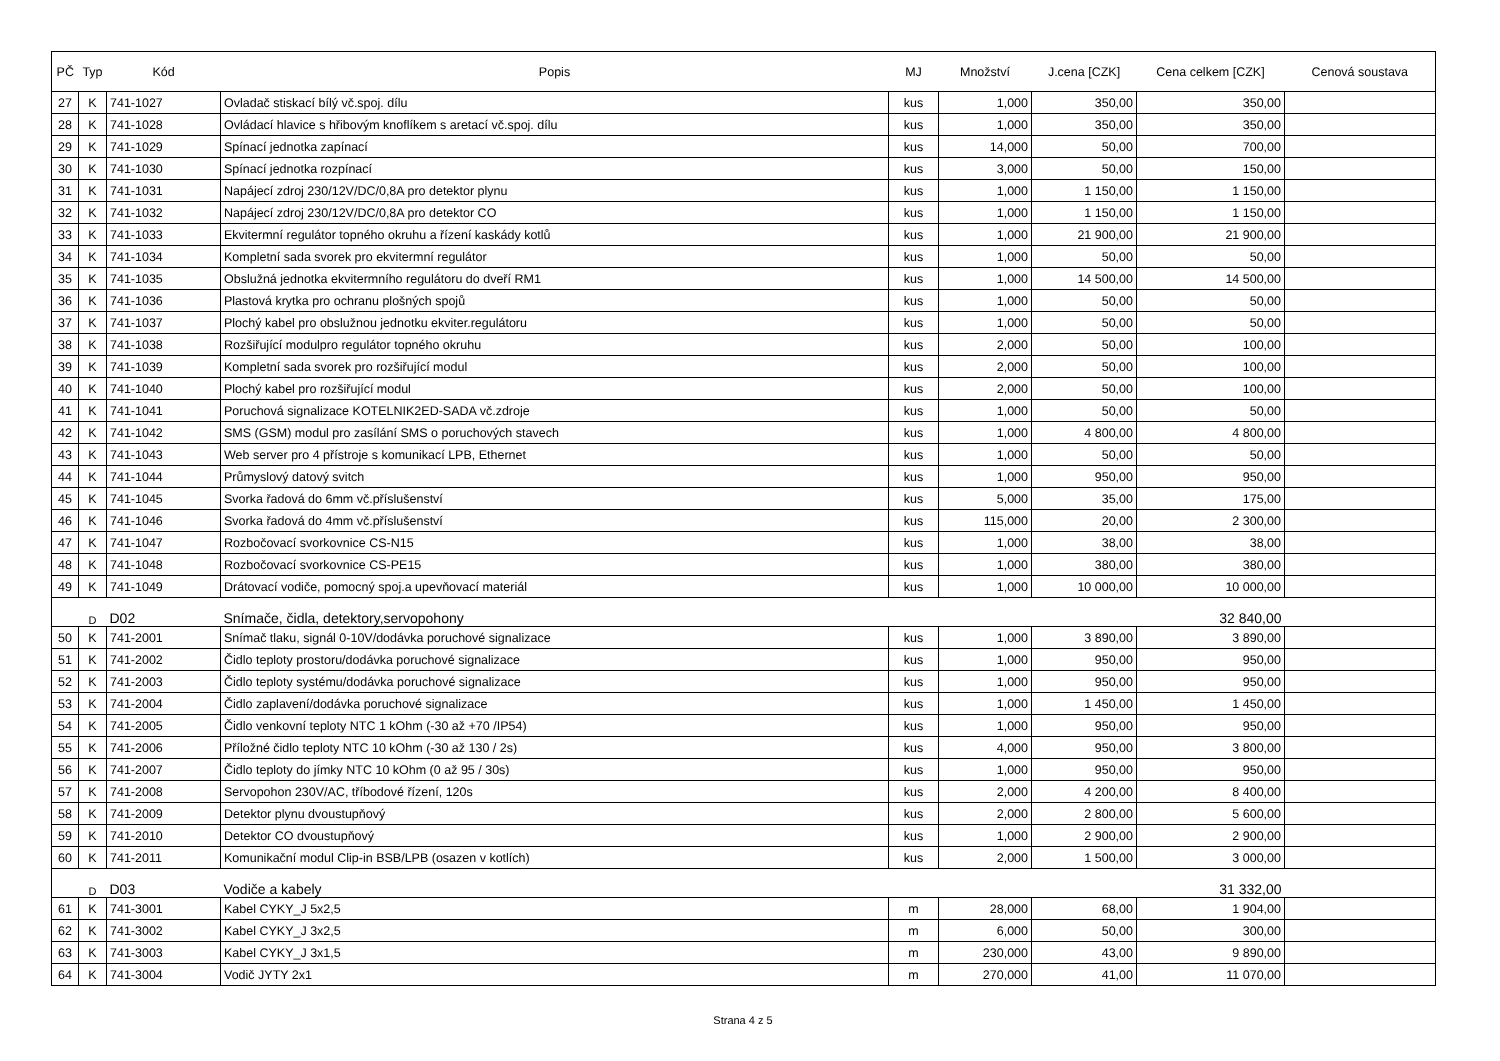| PČ | Typ | Kód | Popis | MJ | Množství | J.cena [CZK] | Cena celkem [CZK] | Cenová soustava |
| --- | --- | --- | --- | --- | --- | --- | --- | --- |
| 27 | K | 741-1027 | Ovladač stiskací bílý vč.spoj. dílu | kus | 1,000 | 350,00 | 350,00 | |
| 28 | K | 741-1028 | Ovládací hlavice s hřibovým knoflíkem s aretací vč.spoj. dílu | kus | 1,000 | 350,00 | 350,00 | |
| 29 | K | 741-1029 | Spínací jednotka zapínací | kus | 14,000 | 50,00 | 700,00 | |
| 30 | K | 741-1030 | Spínací jednotka rozpínací | kus | 3,000 | 50,00 | 150,00 | |
| 31 | K | 741-1031 | Napájecí zdroj 230/12V/DC/0,8A pro detektor plynu | kus | 1,000 | 1 150,00 | 1 150,00 | |
| 32 | K | 741-1032 | Napájecí zdroj 230/12V/DC/0,8A pro detektor CO | kus | 1,000 | 1 150,00 | 1 150,00 | |
| 33 | K | 741-1033 | Ekvitermní regulátor topného okruhu a řízení kaskády kotlů | kus | 1,000 | 21 900,00 | 21 900,00 | |
| 34 | K | 741-1034 | Kompletní sada svorek pro ekvitermní regulátor | kus | 1,000 | 50,00 | 50,00 | |
| 35 | K | 741-1035 | Obslužná jednotka ekvitermního regulátoru do dveří RM1 | kus | 1,000 | 14 500,00 | 14 500,00 | |
| 36 | K | 741-1036 | Plastová krytka pro ochranu plošných spojů | kus | 1,000 | 50,00 | 50,00 | |
| 37 | K | 741-1037 | Plochý kabel pro obslužnou jednotku ekviter.regulátoru | kus | 1,000 | 50,00 | 50,00 | |
| 38 | K | 741-1038 | Rozšiřující modulpro regulátor topného okruhu | kus | 2,000 | 50,00 | 100,00 | |
| 39 | K | 741-1039 | Kompletní sada svorek pro rozšiřující modul | kus | 2,000 | 50,00 | 100,00 | |
| 40 | K | 741-1040 | Plochý kabel pro rozšiřující modul | kus | 2,000 | 50,00 | 100,00 | |
| 41 | K | 741-1041 | Poruchová signalizace KOTELNIK2ED-SADA vč.zdroje | kus | 1,000 | 50,00 | 50,00 | |
| 42 | K | 741-1042 | SMS (GSM) modul pro zasílání SMS o poruchových stavech | kus | 1,000 | 4 800,00 | 4 800,00 | |
| 43 | K | 741-1043 | Web server pro 4 přístroje s komunikací LPB, Ethernet | kus | 1,000 | 50,00 | 50,00 | |
| 44 | K | 741-1044 | Průmyslový datový svitch | kus | 1,000 | 950,00 | 950,00 | |
| 45 | K | 741-1045 | Svorka řadová do 6mm vč.příslušenství | kus | 5,000 | 35,00 | 175,00 | |
| 46 | K | 741-1046 | Svorka řadová do 4mm vč.příslušenství | kus | 115,000 | 20,00 | 2 300,00 | |
| 47 | K | 741-1047 | Rozbočovací svorkovnice CS-N15 | kus | 1,000 | 38,00 | 38,00 | |
| 48 | K | 741-1048 | Rozbočovací svorkovnice CS-PE15 | kus | 1,000 | 380,00 | 380,00 | |
| 49 | K | 741-1049 | Drátovací vodiče, pomocný spoj.a upevňovací materiál | kus | 1,000 | 10 000,00 | 10 000,00 | |
| | D | D02 | Snímače, čidla, detektory,servopohony | | | | 32 840,00 | |
| 50 | K | 741-2001 | Snímač tlaku, signál 0-10V/dodávka poruchové signalizace | kus | 1,000 | 3 890,00 | 3 890,00 | |
| 51 | K | 741-2002 | Čidlo teploty prostoru/dodávka poruchové signalizace | kus | 1,000 | 950,00 | 950,00 | |
| 52 | K | 741-2003 | Čidlo teploty systému/dodávka poruchové signalizace | kus | 1,000 | 950,00 | 950,00 | |
| 53 | K | 741-2004 | Čidlo zaplavení/dodávka poruchové signalizace | kus | 1,000 | 1 450,00 | 1 450,00 | |
| 54 | K | 741-2005 | Čidlo venkovní teploty NTC 1 kOhm (-30 až +70 /IP54) | kus | 1,000 | 950,00 | 950,00 | |
| 55 | K | 741-2006 | Příložné čidlo teploty NTC 10 kOhm (-30 až 130 / 2s) | kus | 4,000 | 950,00 | 3 800,00 | |
| 56 | K | 741-2007 | Čidlo teploty do jímky NTC 10 kOhm (0 až 95 / 30s) | kus | 1,000 | 950,00 | 950,00 | |
| 57 | K | 741-2008 | Servopohon 230V/AC, tříbodové řízení, 120s | kus | 2,000 | 4 200,00 | 8 400,00 | |
| 58 | K | 741-2009 | Detektor plynu dvoustupňový | kus | 2,000 | 2 800,00 | 5 600,00 | |
| 59 | K | 741-2010 | Detektor CO dvoustupňový | kus | 1,000 | 2 900,00 | 2 900,00 | |
| 60 | K | 741-2011 | Komunikační modul Clip-in BSB/LPB (osazen v kotlích) | kus | 2,000 | 1 500,00 | 3 000,00 | |
| | D | D03 | Vodiče a kabely | | | | 31 332,00 | |
| 61 | K | 741-3001 | Kabel CYKY_J 5x2,5 | m | 28,000 | 68,00 | 1 904,00 | |
| 62 | K | 741-3002 | Kabel CYKY_J 3x2,5 | m | 6,000 | 50,00 | 300,00 | |
| 63 | K | 741-3003 | Kabel CYKY_J 3x1,5 | m | 230,000 | 43,00 | 9 890,00 | |
| 64 | K | 741-3004 | Vodič JYTY 2x1 | m | 270,000 | 41,00 | 11 070,00 | |
Strana 4 z 5